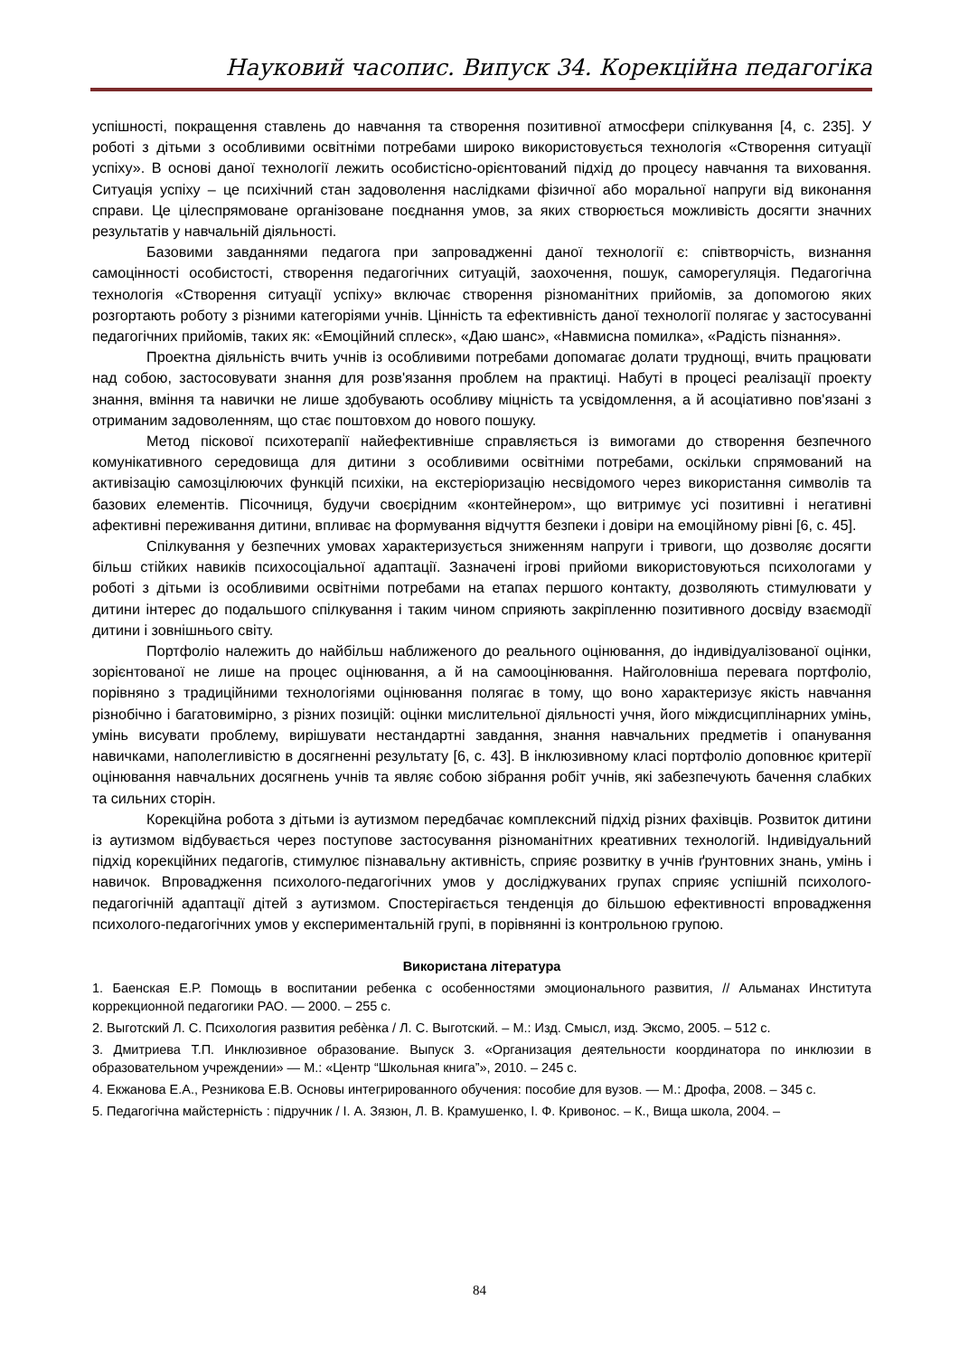Науковий часопис. Випуск 34. Корекційна педагогіка
успішності, покращення ставлень до навчання та створення позитивної атмосфери спілкування [4, с. 235]. У роботі з дітьми з особливими освітніми потребами широко використовується технологія «Створення ситуації успіху». В основі даної технології лежить особистісно-орієнтований підхід до процесу навчання та виховання. Ситуація успіху – це психічний стан задоволення наслідками фізичної або моральної напруги від виконання справи. Це цілеспрямоване організоване поєднання умов, за яких створюється можливість досягти значних результатів у навчальній діяльності.
Базовими завданнями педагога при запровадженні даної технології є: співтворчість, визнання самоцінності особистості, створення педагогічних ситуацій, заохочення, пошук, саморегуляція. Педагогічна технологія «Створення ситуації успіху» включає створення різноманітних прийомів, за допомогою яких розгортають роботу з різними категоріями учнів. Цінність та ефективність даної технології полягає у застосуванні педагогічних прийомів, таких як: «Емоційний сплеск», «Даю шанс», «Навмисна помилка», «Радість пізнання».
Проектна діяльність вчить учнів із особливими потребами допомагає долати труднощі, вчить працювати над собою, застосовувати знання для розв'язання проблем на практиці. Набуті в процесі реалізації проекту знання, вміння та навички не лише здобувають особливу міцність та усвідомлення, а й асоціативно пов'язані з отриманим задоволенням, що стає поштовхом до нового пошуку.
Метод піскової психотерапії найефективніше справляється із вимогами до створення безпечного комунікативного середовища для дитини з особливими освітніми потребами, оскільки спрямований на активізацію самозцілюючих функцій психіки, на екстеріоризацію несвідомого через використання символів та базових елементів. Пісочниця, будучи своєрідним «контейнером», що витримує усі позитивні і негативні афективні переживання дитини, впливає на формування відчуття безпеки і довіри на емоційному рівні [6, с. 45].
Спілкування у безпечних умовах характеризується зниженням напруги і тривоги, що дозволяє досягти більш стійких навиків психосоціальної адаптації. Зазначені ігрові прийоми використовуються психологами у роботі з дітьми із особливими освітніми потребами на етапах першого контакту, дозволяють стимулювати у дитини інтерес до подальшого спілкування і таким чином сприяють закріпленню позитивного досвіду взаємодії дитини і зовнішнього світу.
Портфоліо належить до найбільш наближеного до реального оцінювання, до індивідуалізованої оцінки, зорієнтованої не лише на процес оцінювання, а й на самооцінювання. Найголовніша перевага портфоліо, порівняно з традиційними технологіями оцінювання полягає в тому, що воно характеризує якість навчання різнобічно і багатовимірно, з різних позицій: оцінки мислительної діяльності учня, його міждисциплінарних умінь, умінь висувати проблему, вирішувати нестандартні завдання, знання навчальних предметів і опанування навичками, наполегливістю в досягненні результату [6, с. 43]. В інклюзивному класі портфоліо доповнює критерії оцінювання навчальних досягнень учнів та являє собою зібрання робіт учнів, які забезпечують бачення слабких та сильних сторін.
Корекційна робота з дітьми із аутизмом передбачає комплексний підхід різних фахівців. Розвиток дитини із аутизмом відбувається через поступове застосування різноманітних креативних технологій. Індивідуальний підхід корекційних педагогів, стимулює пізнавальну активність, сприяє розвитку в учнів ґрунтовних знань, умінь і навичок. Впровадження психолого-педагогічних умов у досліджуваних групах сприяє успішній психолого-педагогічній адаптації дітей з аутизмом. Спостерігається тенденція до більшою ефективності впровадження психолого-педагогічних умов у експериментальній групі, в порівнянні із контрольною групою.
Використана література
1. Баенская Е.Р. Помощь в воспитании ребенка с особенностями эмоционального развития, // Альманах Института коррекционной педагогики РАО. — 2000. – 255 с.
2. Выготский Л. С. Психология развития ребѐнка / Л. С. Выготский. – М.: Изд. Смысл, изд. Эксмо, 2005. – 512 с.
3. Дмитриева Т.П. Инклюзивное образование. Выпуск 3. «Организация деятельности координатора по инклюзии в образовательном учреждении» — М.: «Центр “Школьная книга”», 2010. – 245 с.
4. Екжанова Е.А., Резникова Е.В. Основы интегрированного обучения: пособие для вузов. — М.: Дрофа, 2008. – 345 с.
5. Педагогічна майстерність : підручник / І. А. Зязюн, Л. В. Крамушенко, І. Ф. Кривонос. – К., Вища школа, 2004. –
84